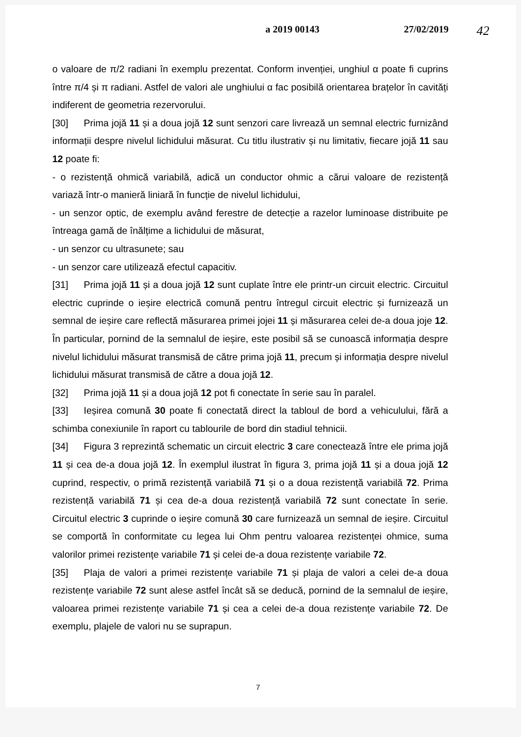a 2019 00143 27/02/2019 42
o valoare de π/2 radiani în exemplu prezentat. Conform invenției, unghiul α poate fi cuprins între π/4 și π radiani. Astfel de valori ale unghiului α fac posibilă orientarea brațelor în cavități indiferent de geometria rezervorului.
[30] Prima jojă 11 și a doua jojă 12 sunt senzori care livrează un semnal electric furnizând informații despre nivelul lichidului măsurat. Cu titlu ilustrativ și nu limitativ, fiecare jojă 11 sau 12 poate fi:
- o rezistență ohmică variabilă, adică un conductor ohmic a cărui valoare de rezistență variază într-o manieră liniară în funcție de nivelul lichidului,
- un senzor optic, de exemplu având ferestre de detecție a razelor luminoase distribuite pe întreaga gamă de înălțime a lichidului de măsurat,
- un senzor cu ultrasunete; sau
- un senzor care utilizează efectul capacitiv.
[31] Prima jojă 11 și a doua jojă 12 sunt cuplate între ele printr-un circuit electric. Circuitul electric cuprinde o ieșire electrică comună pentru întregul circuit electric și furnizează un semnal de ieșire care reflectă măsurarea primei jojei 11 și măsurarea celei de-a doua joje 12. În particular, pornind de la semnalul de ieșire, este posibil să se cunoască informația despre nivelul lichidului măsurat transmisă de către prima jojă 11, precum și informația despre nivelul lichidului măsurat transmisă de către a doua jojă 12.
[32] Prima jojă 11 și a doua jojă 12 pot fi conectate în serie sau în paralel.
[33] Ieșirea comună 30 poate fi conectată direct la tabloul de bord a vehiculului, fără a schimba conexiunile în raport cu tablourile de bord din stadiul tehnicii.
[34] Figura 3 reprezintă schematic un circuit electric 3 care conectează între ele prima jojă 11 și cea de-a doua jojă 12. În exemplul ilustrat în figura 3, prima jojă 11 și a doua jojă 12 cuprind, respectiv, o primă rezistență variabilă 71 și o a doua rezistență variabilă 72. Prima rezistență variabilă 71 și cea de-a doua rezistență variabilă 72 sunt conectate în serie. Circuitul electric 3 cuprinde o ieșire comună 30 care furnizează un semnal de ieșire. Circuitul se comportă în conformitate cu legea lui Ohm pentru valoarea rezistenței ohmice, suma valorilor primei rezistențe variabile 71 și celei de-a doua rezistențe variabile 72.
[35] Plaja de valori a primei rezistențe variabile 71 și plaja de valori a celei de-a doua rezistențe variabile 72 sunt alese astfel încât să se deducă, pornind de la semnalul de ieșire, valoarea primei rezistențe variabile 71 și cea a celei de-a doua rezistențe variabile 72. De exemplu, plajele de valori nu se suprapun.
7